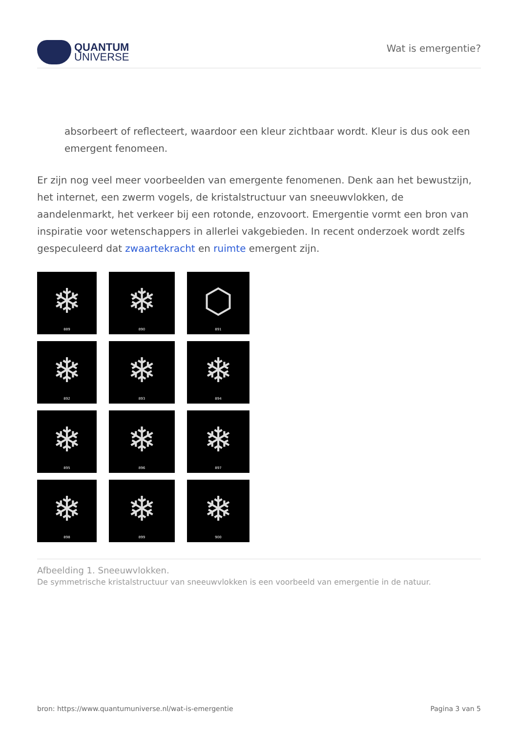QUANTUM
UNIVERSE
Wat is emergentie?
absorbeert of reflecteert, waardoor een kleur zichtbaar wordt. Kleur is dus ook een emergent fenomeen.
Er zijn nog veel meer voorbeelden van emergente fenomenen. Denk aan het bewustzijn, het internet, een zwerm vogels, de kristalstructuur van sneeuwvlokken, de aandelenmarkt, het verkeer bij een rotonde, enzovoort. Emergentie vormt een bron van inspiratie voor wetenschappers in allerlei vakgebieden. In recent onderzoek wordt zelfs gespeculeerd dat zwaartekracht en ruimte emergent zijn.
❄
889
❄
890
⬡
891
❄
892
❄
893
❄
894
❄
895
❄
896
❄
897
❄
898
❄
899
❄
900
Afbeelding 1. Sneeuwvlokken.
De symmetrische kristalstructuur van sneeuwvlokken is een voorbeeld van emergentie in de natuur.
bron: https://www.quantumuniverse.nl/wat-is-emergentie Pagina 3 van 5